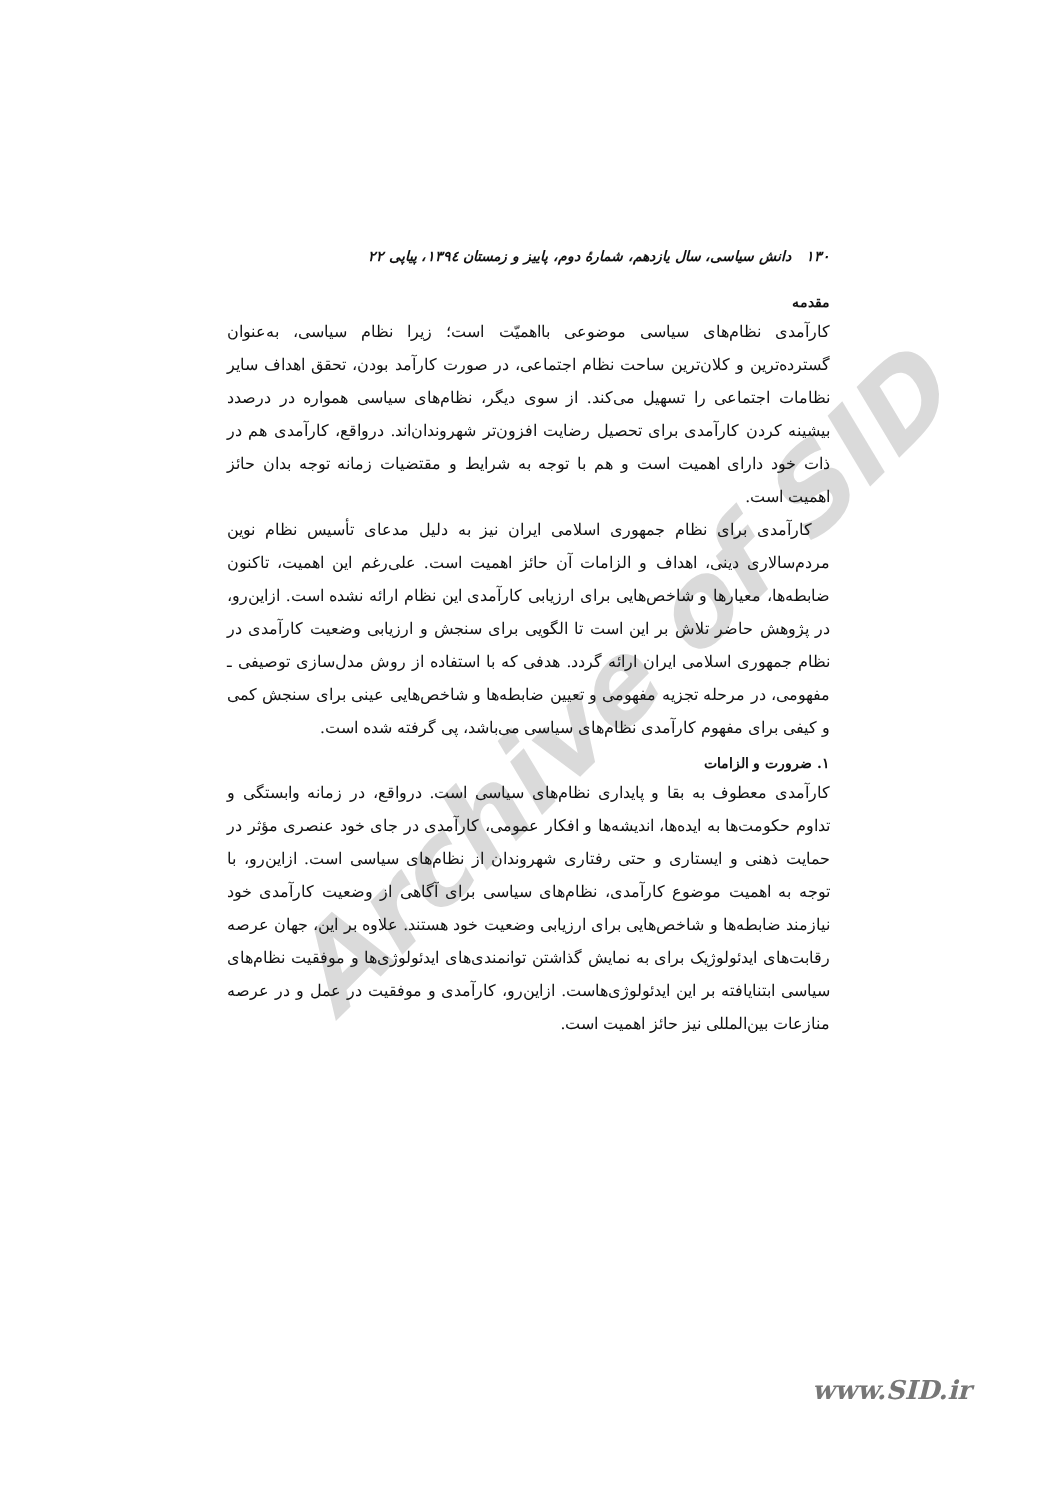Archive of SID
۱۳۰ دانش سیاسی، سال یازدهم، شمارهٔ دوم، پاییز و زمستان ۱۳۹٤، پیاپی ۲۲
مقدمه
کارآمدی نظام‌های سیاسی موضوعی بااهمیّت است؛ زیرا نظام سیاسی، به‌عنوان گسترده‌ترین و کلان‌ترین ساحت نظام اجتماعی، در صورت کارآمد بودن، تحقق اهداف سایر نظامات اجتماعی را تسهیل می‌کند. از سوی دیگر، نظام‌های سیاسی همواره در درصدد بیشینه کردن کارآمدی برای تحصیل رضایت افزون‌تر شهروندان‌اند. درواقع، کارآمدی هم در ذات خود دارای اهمیت است و هم با توجه به شرایط و مقتضیات زمانه توجه بدان حائز اهمیت است.
کارآمدی برای نظام جمهوری اسلامی ایران نیز به دلیل مدعای تأسیس نظام نوین مردم‌سالاری دینی، اهداف و الزامات آن حائز اهمیت است. علی‌رغم این اهمیت، تاکنون ضابطه‌ها، معیارها و شاخص‌هایی برای ارزیابی کارآمدی این نظام ارائه نشده است. ازاین‌رو، در پژوهش حاضر تلاش بر این است تا الگویی برای سنجش و ارزیابی وضعیت کارآمدی در نظام جمهوری اسلامی ایران ارائه گردد. هدفی که با استفاده از روش مدل‌سازی توصیفی ـ مفهومی، در مرحله تجزیه مفهومی و تعیین ضابطه‌ها و شاخص‌هایی عینی برای سنجش کمی و کیفی برای مفهوم کارآمدی نظام‌های سیاسی می‌باشد، پی گرفته شده است.
۱. ضرورت و الزامات
کارآمدی معطوف به بقا و پایداری نظام‌های سیاسی است. درواقع، در زمانه وابستگی و تداوم حکومت‌ها به ایده‌ها، اندیشه‌ها و افکار عمومی، کارآمدی در جای خود عنصری مؤثر در حمایت ذهنی و ایستاری و حتی رفتاری شهروندان از نظام‌های سیاسی است. ازاین‌رو، با توجه به اهمیت موضوع کارآمدی، نظام‌های سیاسی برای آگاهی از وضعیت کارآمدی خود نیازمند ضابطه‌ها و شاخص‌هایی برای ارزیابی وضعیت خود هستند. علاوه بر این، جهان عرصه رقابت‌های ایدئولوژیک برای به نمایش گذاشتن توانمندی‌های ایدئولوژی‌ها و موفقیت نظام‌های سیاسی ابتنایافته بر این ایدئولوژی‌هاست. ازاین‌رو، کارآمدی و موفقیت در عمل و در عرصه منازعات بین‌المللی نیز حائز اهمیت است.
www.SID.ir